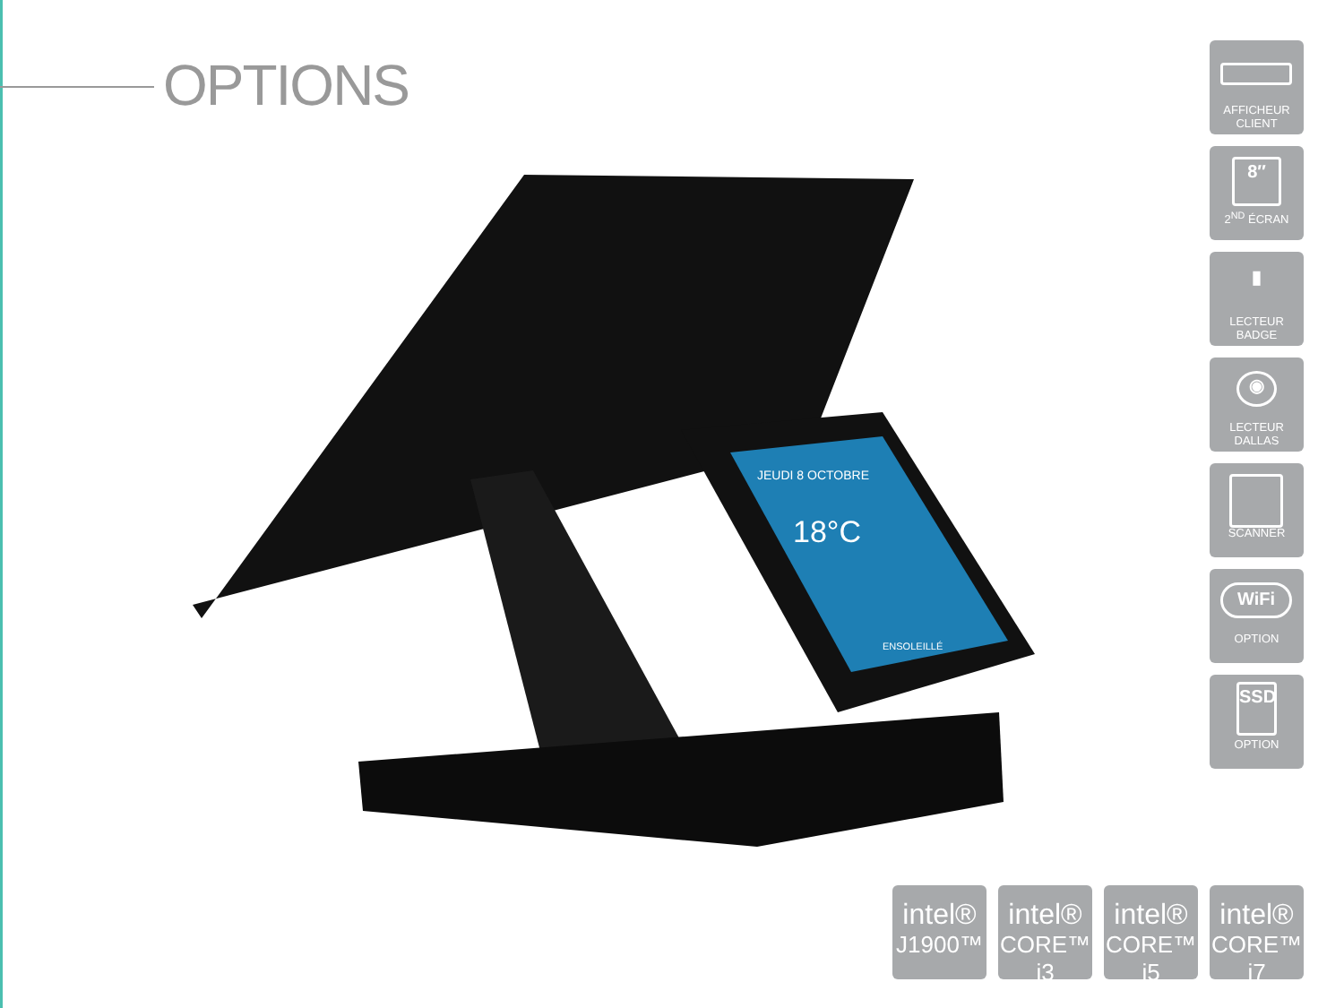OPTIONS
JEUDI 8 OCTOBRE
18°C
ENSOLEILLÉ
AFFICHEUR
CLIENT
8″
2<sup>ND</sup> ÉCRAN
▮
LECTEUR
BADGE
◉
LECTEUR
DALLAS
SCANNER
WiFi
OPTION
SSD
OPTION
intel®
J1900™
intel®
CORE™ i3
intel®
CORE™ i5
intel®
CORE™ i7